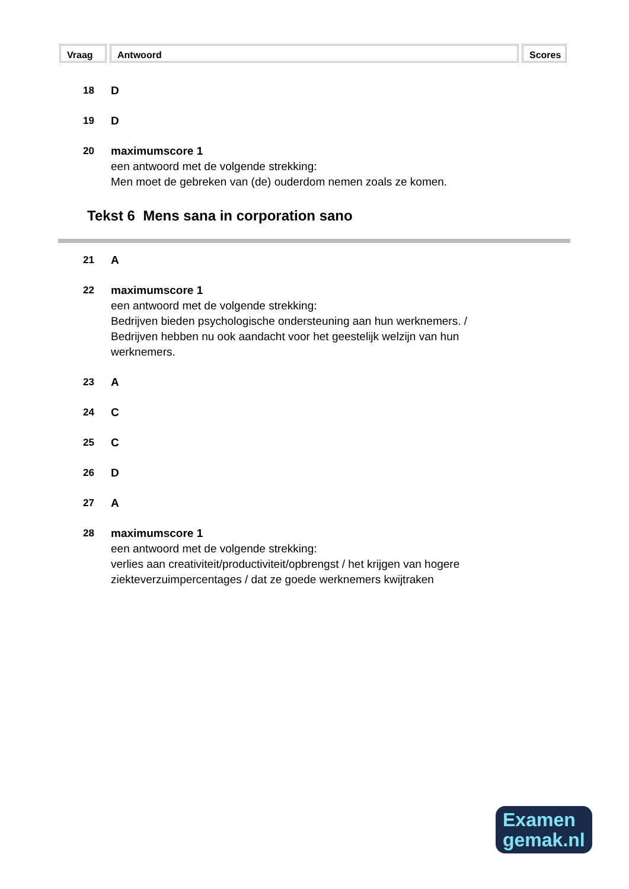Vraag Antwoord Scores
18 D
19 D
20 maximumscore 1
een antwoord met de volgende strekking:
Men moet de gebreken van (de) ouderdom nemen zoals ze komen.
Tekst 6 Mens sana in corporation sano
21 A
22 maximumscore 1
een antwoord met de volgende strekking:
Bedrijven bieden psychologische ondersteuning aan hun werknemers. /
Bedrijven hebben nu ook aandacht voor het geestelijk welzijn van hun
werknemers.
23 A
24 C
25 C
26 D
27 A
28 maximumscore 1
een antwoord met de volgende strekking:
verlies aan creativiteit/productiviteit/opbrengst / het krijgen van hogere
ziekteverzuimpercentages / dat ze goede werknemers kwijtraken
Examen
gemak.nl